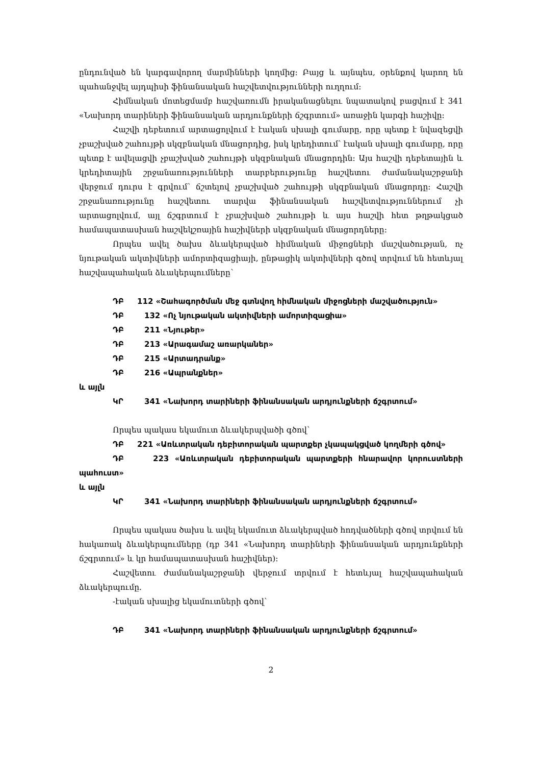ընդունված են կարգավորող մարմինների կողմից: Բայց և այնպես, օրենքով կարող են պահանջվել այդպիսի ֆինանսական հաշվետվությունների ուղղում:
Հիմնական մոտեցմամբ հաշվառումն իրականացնելու նպատակով բացվում է 341 «Նախորդ տարիների ֆինանսական արդյունքների ճշգրտում» առաջին կարգի հաշիվը:
Հաշվի դեբետում արտացոլվում է էական սխալի գումարը, որը պետք է նվազեցվի չբաշխված շահույթի սկզբնական մնացորդից, իսկ կրեդիտում՝ էական սխալի գումարը, որը պետք է ավելացվի չբաշխված շահույթի սկզբնական մնացորդին: Այս հաշվի դեբետային և կրեդիտային շրջանառությունների տարբերությունը հաշվետու ժամանակաշրջանի վերջում դուրս է գրվում՝ ճշտելով չբաշխված շահույթի սկզբնական մնացորդը: Հաշվի շրջանառությունը հաշվետու տարվա ֆինանսական հաշվետվություններում չի արտացոլվում, այլ ճշգրտում է չբաշխված շահույթի և այս հաշվի հետ թղթակցած համապատասխան հաշվեկշռային հաշիվների սկզբնական մնացորդները:
Որպես ավել ծախս ձևակերպված հիմնական միջոցների մաշվածության, ոչ նյութական ակտիվների ամորտիզացիայի, ընթացիկ ակտիվների գծով տրվում են հետևյալ հաշվապահական ձևակերպումները՝
ԴԲ 112 «Շահագործման մեջ գտնվող հիմնական միջոցների մաշվածություն»
ԴԲ 132 «Ոչ նյութական ակտիվների ամորտիզացիա»
ԴԲ 211 «Նյութեր»
ԴԲ 213 «Արագամաշ առարկաներ»
ԴԲ 215 «Արտադրանք»
ԴԲ 216 «Ապրանքներ»
և այլն
ԿՐ 341 «Նախորդ տարիների ֆինանսական արդյունքների ճշգրտում»
Որպես պակաս եկամուտ ձևակերպվածի գծով՝
ԴԲ 221 «Առևտրական դեբիտորական պարտքեր չկապակցված կողմերի գծով»
ԴԲ 223 «Առևտրական դեբիտորական պարտքերի հնարավոր կորուստների պահուստ»
և այլն
ԿՐ 341 «Նախորդ տարիների ֆինանսական արդյունքների ճշգրտում»
Որպես պակաս ծախս և ավել եկամուտ ձևակերպված հոդվածների գծով տրվում են հակառակ ձևակերպումները (դբ 341 «Նախորդ տարիների ֆինանսական արդյունքների ճշգրտում» և կր համապատասխան հաշիվներ):
Հաշվետու ժամանակաշրջանի վերջում տրվում է հետևյալ հաշվապահական ձևակերպումը.
-էական սխալից եկամուտների գծով՝
ԴԲ 341 «Նախորդ տարիների ֆինանսական արդյունքների ճշգրտում»
2